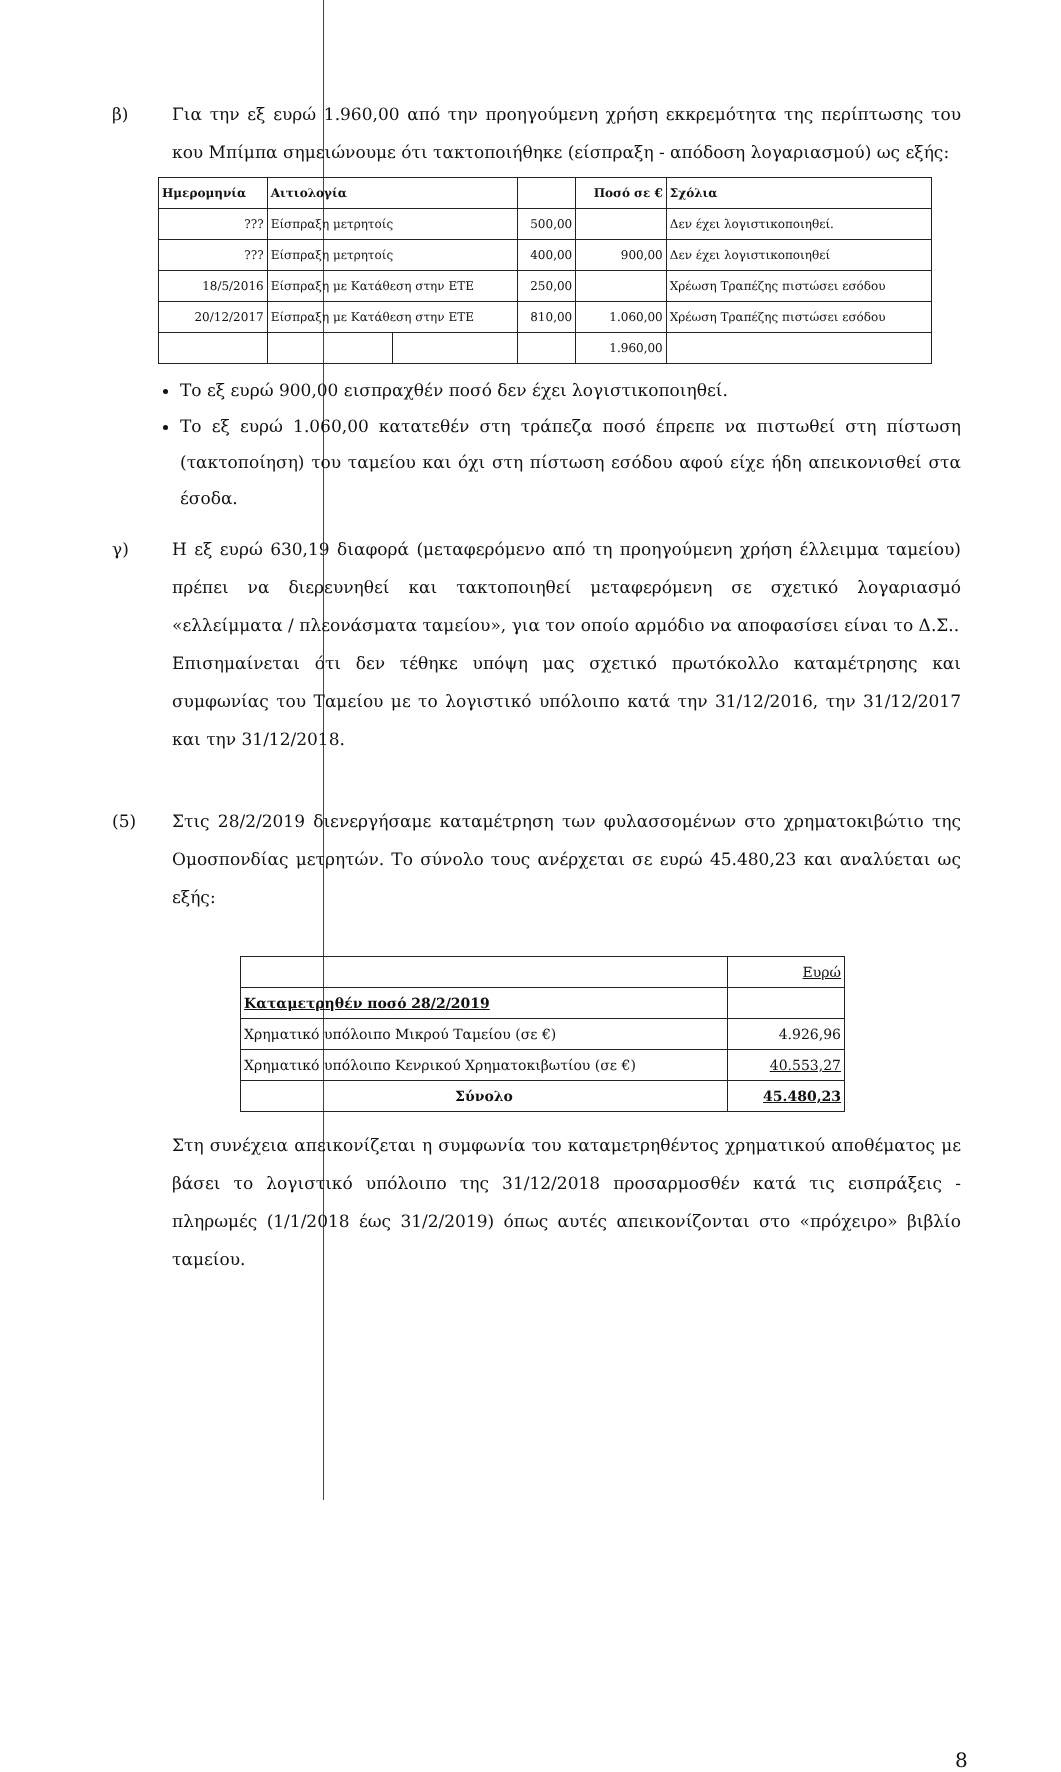β) Για την εξ ευρώ 1.960,00 από την προηγούμενη χρήση εκκρεμότητα της περίπτωσης του κου Μπίμπα σημειώνουμε ότι τακτοποιήθηκε (είσπραξη - απόδοση λογαριασμού) ως εξής:
| Ημερομηνία | Αιτιολογία | | | Ποσό σε € | Σχόλια |
| --- | --- | --- | --- | --- | --- |
| ??? | Είσπραξη μετρητοίς | | 500,00 | | Δεν έχει λογιστικοποιηθεί. |
| ??? | Είσπραξη μετρητοίς | | 400,00 | 900,00 | Δεν έχει λογιστικοποιηθεί |
| 18/5/2016 | Είσπραξη με Κατάθεση στην ΕΤΕ | | 250,00 | | Χρέωση Τραπέζης πιστώσει εσόδου |
| 20/12/2017 | Είσπραξη με Κατάθεση στην ΕΤΕ | | 810,00 | 1.060,00 | Χρέωση Τραπέζης πιστώσει εσόδου |
| | | | | 1.960,00 | |
Το εξ ευρώ 900,00 εισπραχθέν ποσό δεν έχει λογιστικοποιηθεί.
Το εξ ευρώ 1.060,00 κατατεθέν στη τράπεζα ποσό έπρεπε να πιστωθεί στη πίστωση (τακτοποίηση) του ταμείου και όχι στη πίστωση εσόδου αφού είχε ήδη απεικονισθεί στα έσοδα.
γ) Η εξ ευρώ 630,19 διαφορά (μεταφερόμενο από τη προηγούμενη χρήση έλλειμμα ταμείου) πρέπει να διερευνηθεί και τακτοποιηθεί μεταφερόμενη σε σχετικό λογαριασμό «ελλείμματα / πλεονάσματα ταμείου», για τον οποίο αρμόδιο να αποφασίσει είναι το Δ.Σ..
Επισημαίνεται ότι δεν τέθηκε υπόψη μας σχετικό πρωτόκολλο καταμέτρησης και συμφωνίας του Ταμείου με το λογιστικό υπόλοιπο κατά την 31/12/2016, την 31/12/2017 και την 31/12/2018.
(5) Στις 28/2/2019 διενεργήσαμε καταμέτρηση των φυλασσομένων στο χρηματοκιβώτιο της Ομοσπονδίας μετρητών. Το σύνολο τους ανέρχεται σε ευρώ 45.480,23 και αναλύεται ως εξής:
| | Ευρώ |
| Καταμετρηθέν ποσό 28/2/2019 | |
| Χρηματικό υπόλοιπο Μικρού Ταμείου (σε €) | 4.926,96 |
| Χρηματικό υπόλοιπο Κενρικού Χρηματοκιβωτίου (σε €) | 40.553,27 |
| Σύνολο | 45.480,23 |
Στη συνέχεια απεικονίζεται η συμφωνία του καταμετρηθέντος χρηματικού αποθέματος με βάσει το λογιστικό υπόλοιπο της 31/12/2018 προσαρμοσθέν κατά τις εισπράξεις - πληρωμές (1/1/2018 έως 31/2/2019) όπως αυτές απεικονίζονται στο «πρόχειρο» βιβλίο ταμείου.
8